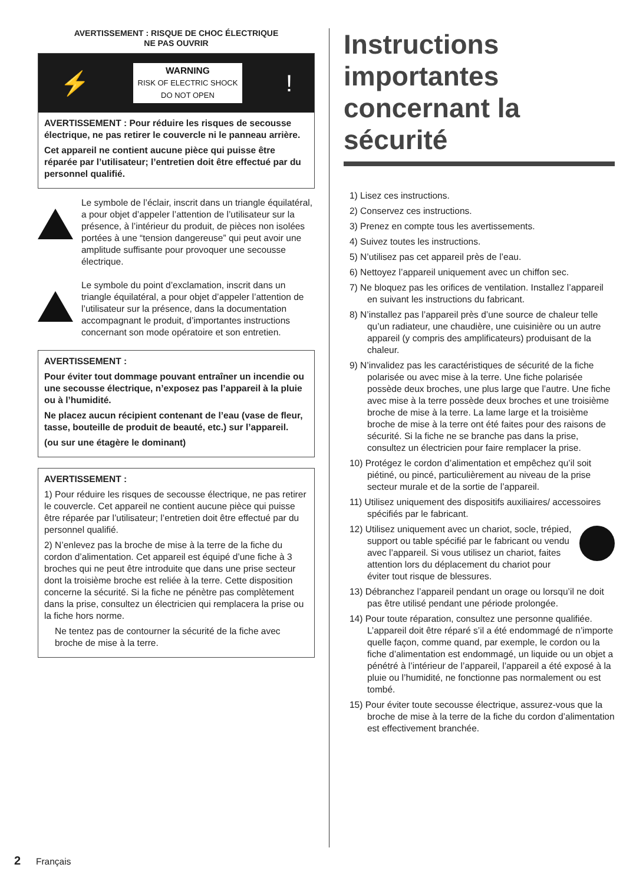AVERTISSEMENT : RISQUE DE CHOC ÉLECTRIQUE
NE PAS OUVRIR
⚡
WARNING
RISK OF ELECTRIC SHOCK
DO NOT OPEN
!
AVERTISSEMENT : Pour réduire les risques de secousse électrique, ne pas retirer le couvercle ni le panneau arrière.
Cet appareil ne contient aucune pièce qui puisse être réparée par l’utilisateur; l’entretien doit être effectué par du personnel qualifié.
Le symbole de l’éclair, inscrit dans un triangle équilatéral, a pour objet d’appeler l’attention de l’utilisateur sur la présence, à l’intérieur du produit, de pièces non isolées portées à une “tension dangereuse” qui peut avoir une amplitude suffisante pour provoquer une secousse électrique.
Le symbole du point d’exclamation, inscrit dans un triangle équilatéral, a pour objet d’appeler l’attention de l’utilisateur sur la présence, dans la documentation accompagnant le produit, d’importantes instructions concernant son mode opératoire et son entretien.
AVERTISSEMENT :
Pour éviter tout dommage pouvant entraîner un incendie ou une secousse électrique, n’exposez pas l’appareil à la pluie ou à l’humidité.
Ne placez aucun récipient contenant de l’eau (vase de fleur, tasse, bouteille de produit de beauté, etc.) sur l’appareil.
(ou sur une étagère le dominant)
AVERTISSEMENT :
1) Pour réduire les risques de secousse électrique, ne pas retirer le couvercle. Cet appareil ne contient aucune pièce qui puisse être réparée par l’utilisateur; l’entretien doit être effectué par du personnel qualifié.
2) N’enlevez pas la broche de mise à la terre de la fiche du cordon d’alimentation. Cet appareil est équipé d’une fiche à 3 broches qui ne peut être introduite que dans une prise secteur dont la troisième broche est reliée à la terre. Cette disposition concerne la sécurité. Si la fiche ne pénètre pas complètement dans la prise, consultez un électricien qui remplacera la prise ou la fiche hors norme.
Ne tentez pas de contourner la sécurité de la fiche avec broche de mise à la terre.
Instructions importantes concernant la sécurité
1) Lisez ces instructions.
2) Conservez ces instructions.
3) Prenez en compte tous les avertissements.
4) Suivez toutes les instructions.
5) N’utilisez pas cet appareil près de l’eau.
6) Nettoyez l’appareil uniquement avec un chiffon sec.
7) Ne bloquez pas les orifices de ventilation. Installez l’appareil en suivant les instructions du fabricant.
8) N’installez pas l’appareil près d’une source de chaleur telle qu’un radiateur, une chaudière, une cuisinière ou un autre appareil (y compris des amplificateurs) produisant de la chaleur.
9) N’invalidez pas les caractéristiques de sécurité de la fiche polarisée ou avec mise à la terre. Une fiche polarisée possède deux broches, une plus large que l’autre. Une fiche avec mise à la terre possède deux broches et une troisième broche de mise à la terre. La lame large et la troisième broche de mise à la terre ont été faites pour des raisons de sécurité. Si la fiche ne se branche pas dans la prise, consultez un électricien pour faire remplacer la prise.
10) Protégez le cordon d’alimentation et empêchez qu’il soit piétiné, ou pincé, particulièrement au niveau de la prise secteur murale et de la sortie de l’appareil.
11) Utilisez uniquement des dispositifs auxiliaires/ accessoires spécifiés par le fabricant.
12) Utilisez uniquement avec un chariot, socle, trépied, support ou table spécifié par le fabricant ou vendu avec l’appareil. Si vous utilisez un chariot, faites attention lors du déplacement du chariot pour éviter tout risque de blessures.
13) Débranchez l’appareil pendant un orage ou lorsqu’il ne doit pas être utilisé pendant une période prolongée.
14) Pour toute réparation, consultez une personne qualifiée. L’appareil doit être réparé s’il a été endommagé de n’importe quelle façon, comme quand, par exemple, le cordon ou la fiche d’alimentation est endommagé, un liquide ou un objet a pénétré à l’intérieur de l’appareil, l’appareil a été exposé à la pluie ou l’humidité, ne fonctionne pas normalement ou est tombé.
15) Pour éviter toute secousse électrique, assurez-vous que la broche de mise à la terre de la fiche du cordon d’alimentation est effectivement branchée.
2 Français